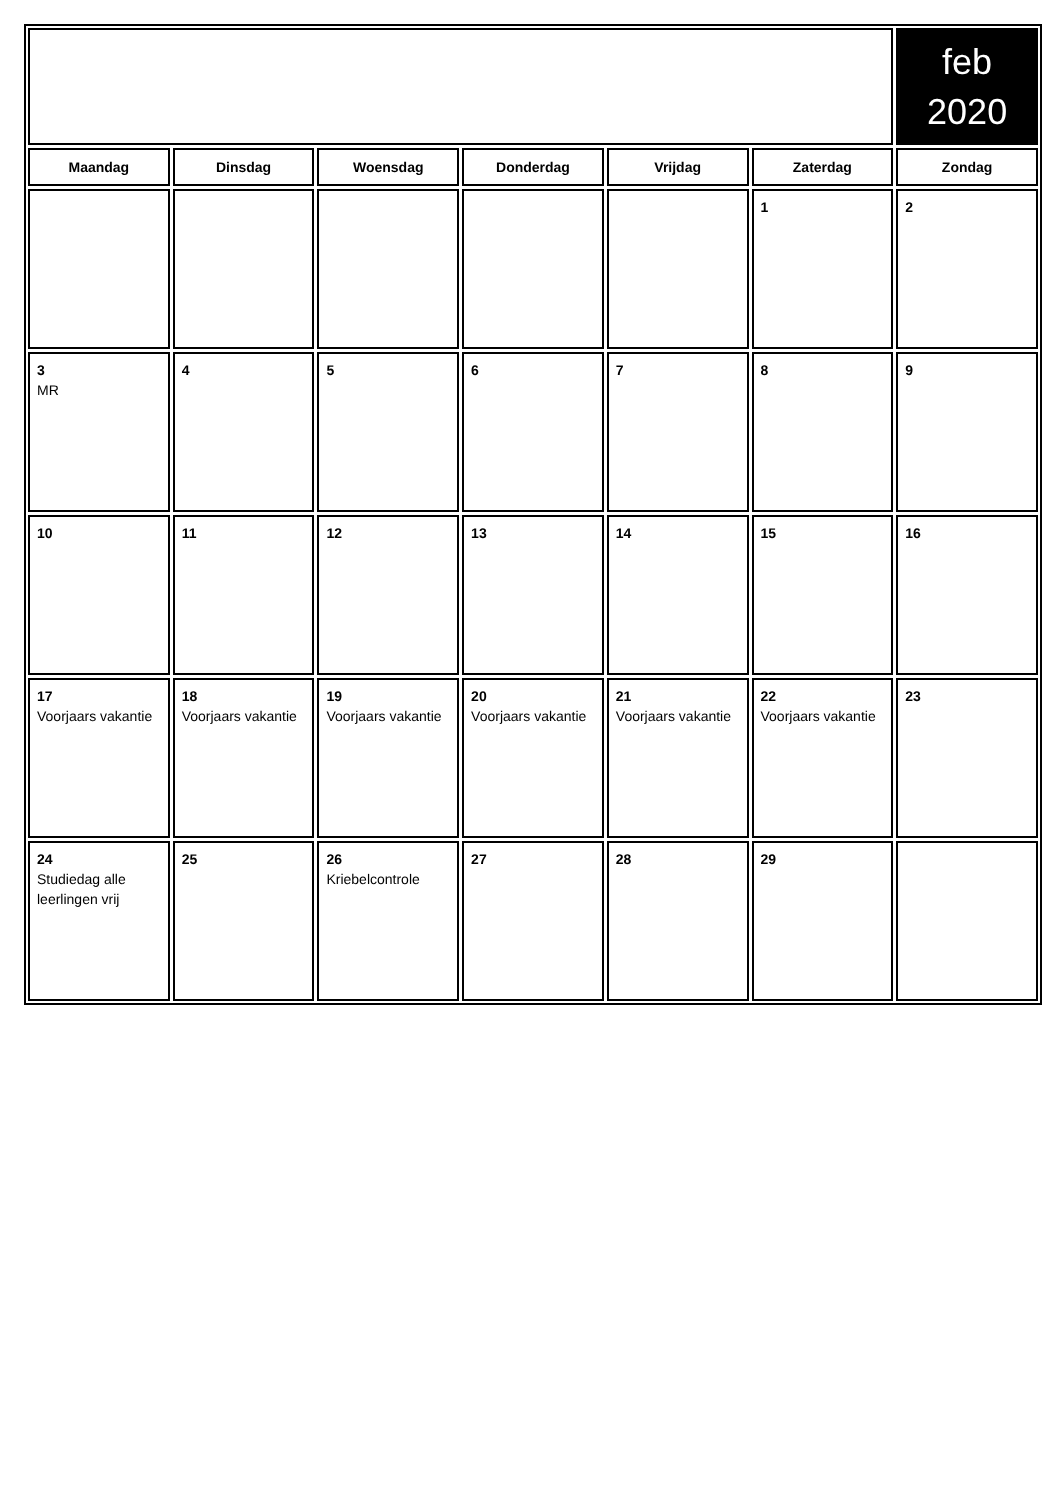| | | | | | | feb 2020 |
| Maandag | Dinsdag | Woensdag | Donderdag | Vrijdag | Zaterdag | Zondag |
| | | | | | 1 | 2 |
| 3 MR | 4 | 5 | 6 | 7 | 8 | 9 |
| 10 | 11 | 12 | 13 | 14 | 15 | 16 |
| 17 Voorjaars vakantie | 18 Voorjaars vakantie | 19 Voorjaars vakantie | 20 Voorjaars vakantie | 21 Voorjaars vakantie | 22 Voorjaars vakantie | 23 |
| 24 Studiedag alle leerlingen vrij | 25 | 26 Kriebelcontrole | 27 | 28 | 29 | |